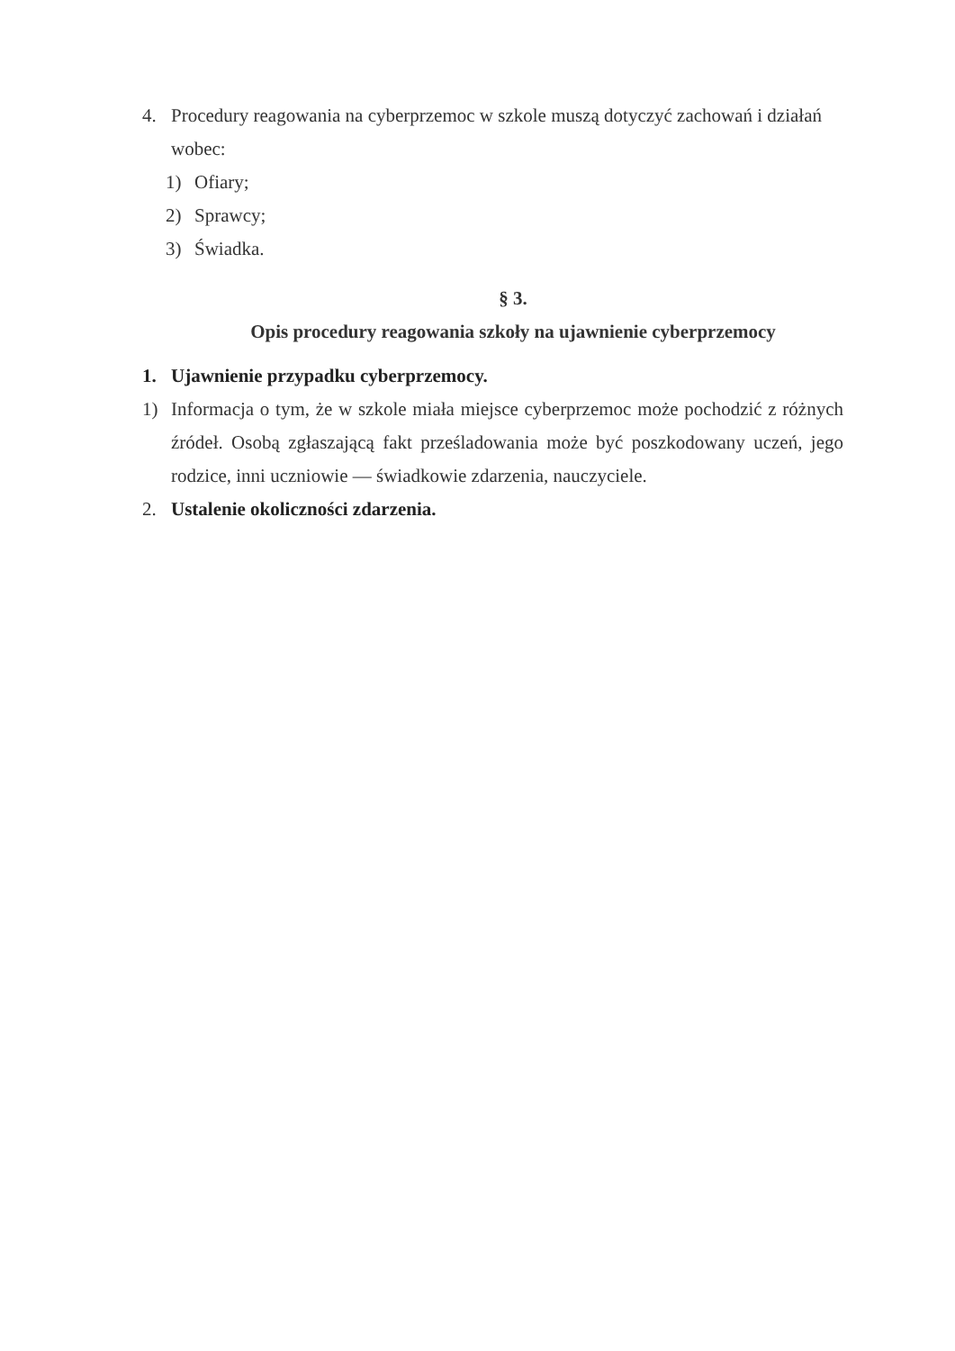4. Procedury reagowania na cyberprzemoc w szkole muszą dotyczyć zachowań i działań wobec:
1) Ofiary;
2) Sprawcy;
3) Świadka.
§ 3.
Opis procedury reagowania szkoły na ujawnienie cyberprzemocy
1. Ujawnienie przypadku cyberprzemocy.
1) Informacja o tym, że w szkole miała miejsce cyberprzemoc może pochodzić z różnych źródeł. Osobą zgłaszającą fakt prześladowania może być poszkodowany uczeń, jego rodzice, inni uczniowie — świadkowie zdarzenia, nauczyciele.
2. Ustalenie okoliczności zdarzenia.